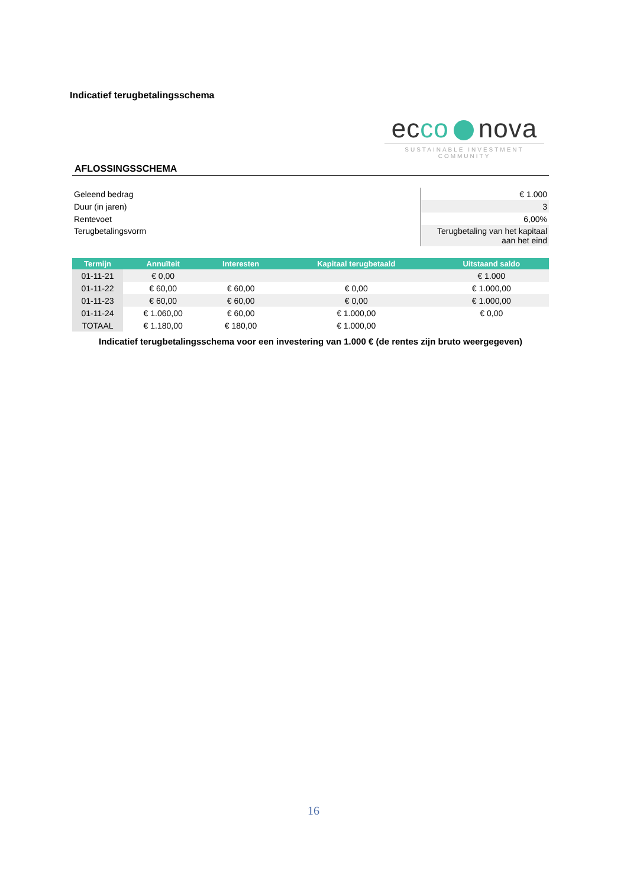Indicatief terugbetalingsschema
ecco nova
SUSTAINABLE INVESTMENT COMMUNITY
AFLOSSINGSSCHEMA
| Geleend bedrag | € 1.000 |
| Duur (in jaren) | 3 |
| Rentevoet | 6,00% |
| Terugbetalingsvorm | Terugbetaling van het kapitaal aan het eind |
| Termijn | Annuïteit | Interesten | Kapitaal terugbetaald | Uitstaand saldo |
| --- | --- | --- | --- | --- |
| 01-11-21 | € 0,00 | | | € 1.000 |
| 01-11-22 | € 60,00 | € 60,00 | € 0,00 | € 1.000,00 |
| 01-11-23 | € 60,00 | € 60,00 | € 0,00 | € 1.000,00 |
| 01-11-24 | € 1.060,00 | € 60,00 | € 1.000,00 | € 0,00 |
| TOTAAL | € 1.180,00 | € 180,00 | € 1.000,00 | |
Indicatief terugbetalingsschema voor een investering van 1.000 € (de rentes zijn bruto weergegeven)
16